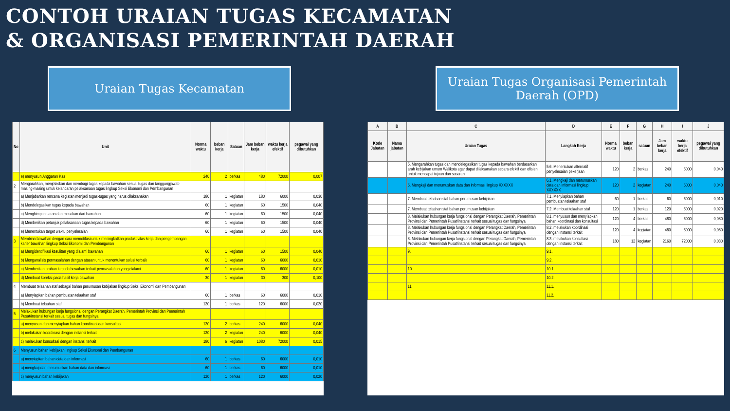CONTOH URAIAN TUGAS KECAMATAN
& ORGANISASI PEMERINTAH DAERAH
Uraian Tugas Kecamatan Uraian Tugas Organisasi Pemerintah Daerah (OPD)
| No | Unit | Norma waktu | beban kerja | Satuan | Jam beban kerja | waktu kerja efektif | pegawai yang dibutuhkan |
| --- | --- | --- | --- | --- | --- | --- | --- |
| | e) menyusun Anggaran Kas | 240 | 2 | berkas | 480 | 72000 | 0,007 |
| 2 | Mengarahkan, menjelaskan dan membagi tugas kepada bawahan sesuai tugas dan tanggungjawab masing-masing untuk kelancaran pelaksanaan tugas lingkup Seksi Ekonomi dan Pembangunan | | | | | | |
| | a) Menjabarkan rencana kegiatan menjadi tugas-tugas yang harus dilaksanakan | 180 | 1 | kegiatan | 180 | 6000 | 0,030 |
| | b) Mendelegasikan tugas kepada bawahan | 60 | 1 | kegiatan | 60 | 1500 | 0,040 |
| | c) Menghimpun saran dan masukan dari bawahan | 60 | 1 | kegiatan | 60 | 1500 | 0,040 |
| | d) Memberikan petunjuk pelaksanaan tugas kepada bawahan | 60 | 1 | kegiatan | 60 | 1500 | 0,040 |
| | e) Menentukan target waktu penyelesaian | 60 | 1 | kegiatan | 60 | 1500 | 0,040 |
| 3 | Membina bawahan dengan cara memotifasi untuk meningkatkan produktivitas kerja dan pengembangan karier bawahan lingkup Seksi Ekonomi dan Pembangunan | | | | | | |
| | a) Mengidentifikasi kesulitan yang dialami bawahan | 60 | 1 | kegiatan | 60 | 1500 | 0,040 |
| | b) Menganalisis permasalahan dengan atasan untuk menentukan solusi terbaik | 60 | 1 | kegiatan | 60 | 6000 | 0,010 |
| | c) Memberikan arahan kepada bawahan terkait permasalahan yang dialami | 60 | 1 | kegiatan | 60 | 6000 | 0,010 |
| | d) Membuat koreksi pada hasil kerja bawahan | 30 | 1 | kegiatan | 30 | 300 | 0,100 |
| 4 | Membuat telaahan staf sebagai bahan perumusan kebijakan lingkup Seksi Ekonomi dan Pembangunan | | | | | | |
| | a) Menyiapkan bahan pembuatan telaahan staf | 60 | 1 | berkas | 60 | 6000 | 0,010 |
| | b) Membuat telaahan staf | 120 | 1 | berkas | 120 | 6000 | 0,020 |
| 5 | Melakukan hubungan kerja fungsional dengan Perangkat Daerah, Pemerintah Provinsi dan Pemerintah Pusat/instansi terkait sesuai tugas dan fungsinya | | | | | | |
| | a) menyusun dan menyiapkan bahan koordinasi dan konsultasi | 120 | 2 | berkas | 240 | 6000 | 0,040 |
| | b) melakukan koordinasi dengan instansi terkait | 120 | 2 | kegiatan | 240 | 6000 | 0,040 |
| | c) melakukan konsultasi dengan instansi terkait | 180 | 6 | kegiatan | 1080 | 72000 | 0,015 |
| 6 | Menyusun bahan kebijakan lingkup Seksi Ekonomi dan Pembangunan | | | | | | |
| | a) menyiapkan bahan data dan informasi | 60 | 1 | berkas | 60 | 6000 | 0,010 |
| | a) mengkaji dan merumuskan bahan data dan informasi | 60 | 1 | berkas | 60 | 6000 | 0,010 |
| | c) menyusun bahan kebijakan | 120 | 1 | berkas | 120 | 6000 | 0,020 |
| A | B | C | D | E | F | G | H | I | J |
| --- | --- | --- | --- | --- | --- | --- | --- | --- | --- |
| Kode Jabatan | Nama jabatan | Uraian Tugas | Langkah Kerja | Norma waktu | beban kerja | satuan | Jam beban kerja | waktu kerja efektif | pegawai yang dibutuhkan |
| | | 5. Mengarahkan tugas dan mendelegasikan tugas kepada bawahan berdasarkan arah kebijakan umum Walikota agar dapat dilaksanakan secara efektif dan efisien untuk mencapai tujuan dan sasaran | 5.6. Menentukan alternatif penyelesaian pekerjaan | 120 | 2 | berkas | 240 | 6000 | 0,040 |
| | | 6. Mengkaji dan merumuskan data dan informasi lingkup XXXXXX | 6.1. Mengkaji dan merumuskan data dan informasi lingkup XXXXXX | 120 | 2 | kegiatan | 240 | 6000 | 0,040 |
| | | 7. Membuat telaahan staf bahan perumusan kebijakan | 7.1. Menyiapkan bahan pembuatan telaahan staf | 60 | 1 | berkas | 60 | 6000 | 0,010 |
| | | 7. Membuat telaahan staf bahan perumusan kebijakan | 7.2. Membuat telaahan staf | 120 | 1 | berkas | 120 | 6000 | 0,020 |
| | | 8. Melakukan hubungan kerja fungsional dengan Perangkat Daerah, Pemerintah Provinsi dan Pemerintah Pusat/instansi terkait sesuai tugas dan fungsinya | 8.1. menyusun dan menyiapkan bahan koordinasi dan konsultasi | 120 | 4 | berkas | 480 | 6000 | 0,080 |
| | | 8. Melakukan hubungan kerja fungsional dengan Perangkat Daerah, Pemerintah Provinsi dan Pemerintah Pusat/instansi terkait sesuai tugas dan fungsinya | 8.2. melakukan koordinasi dengan instansi terkait | 120 | 4 | kegiatan | 480 | 6000 | 0,080 |
| | | 8. Melakukan hubungan kerja fungsional dengan Perangkat Daerah, Pemerintah Provinsi dan Pemerintah Pusat/instansi terkait sesuai tugas dan fungsinya | 8.3. melakukan konsultasi dengan instansi terkait | 180 | 12 | kegiatan | 2160 | 72000 | 0,030 |
| | | 9. | 9.1. | | | | | | |
| | | | 9.2. | | | | | | |
| | | 10. | 10.1. | | | | | | |
| | | | 10.2. | | | | | | |
| | | 11. | 11.1. | | | | | | |
| | | | 11.2. | | | | | | |